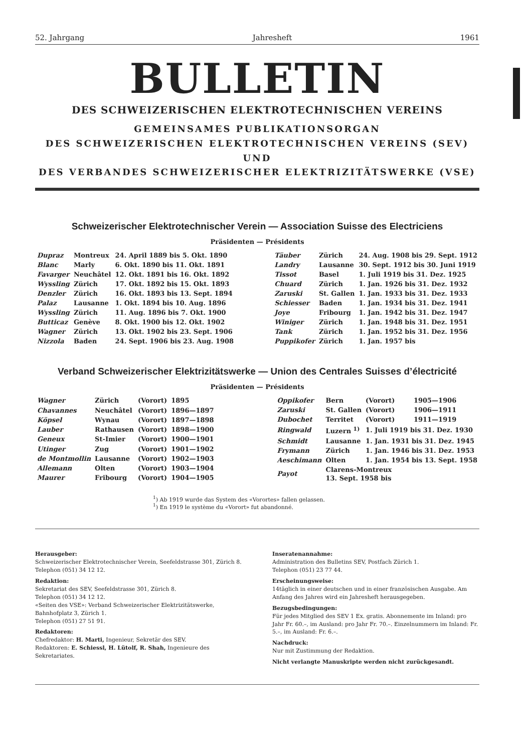52. Jahrgang Jahresheft 1961
BULLETIN
DES SCHWEIZERISCHEN ELEKTROTECHNISCHEN VEREINS
GEMEINSAMES PUBLIKATIONSORGAN
DES SCHWEIZERISCHEN ELEKTROTECHNISCHEN VEREINS (SEV) UND
DES VERBANDES SCHWEIZERISCHER ELEKTRIZITÄTSWERKE (VSE)
Schweizerischer Elektrotechnischer Verein — Association Suisse des Electriciens
Präsidenten — Présidents
| Dupraz | Montreux | 24. April 1889 bis 5. Okt. 1890 |
| Blanc | Marly | 6. Okt. 1890 bis 11. Okt. 1891 |
| Favarger | Neuchâtel | 12. Okt. 1891 bis 16. Okt. 1892 |
| Wyssling | Zürich | 17. Okt. 1892 bis 15. Okt. 1893 |
| Denzler | Zürich | 16. Okt. 1893 bis 13. Sept. 1894 |
| Palaz | Lausanne | 1. Okt. 1894 bis 10. Aug. 1896 |
| Wyssling | Zürich | 11. Aug. 1896 bis 7. Okt. 1900 |
| Butticaz | Genève | 8. Okt. 1900 bis 12. Okt. 1902 |
| Wagner | Zürich | 13. Okt. 1902 bis 23. Sept. 1906 |
| Nizzola | Baden | 24. Sept. 1906 bis 23. Aug. 1908 |
| Täuber | Zürich | 24. Aug. 1908 bis 29. Sept. 1912 |
| Landry | Lausanne | 30. Sept. 1912 bis 30. Juni 1919 |
| Tissot | Basel | 1. Juli 1919 bis 31. Dez. 1925 |
| Chuard | Zürich | 1. Jan. 1926 bis 31. Dez. 1932 |
| Zaruski | St. Gallen | 1. Jan. 1933 bis 31. Dez. 1933 |
| Schiesser | Baden | 1. Jan. 1934 bis 31. Dez. 1941 |
| Joye | Fribourg | 1. Jan. 1942 bis 31. Dez. 1947 |
| Winiger | Zürich | 1. Jan. 1948 bis 31. Dez. 1951 |
| Tank | Zürich | 1. Jan. 1952 bis 31. Dez. 1956 |
| Puppikofer | Zürich | 1. Jan. 1957 bis |
Verband Schweizerischer Elektrizitätswerke — Union des Centrales Suisses d’électricité
Präsidenten — Présidents
| Wagner | Zürich | (Vorort) | 1895 |
| Chavannes | Neuchâtel | (Vorort) | 1896—1897 |
| Köpsel | Wynau | (Vorort) | 1897—1898 |
| Lauber | Rathausen | (Vorort) | 1898—1900 |
| Geneux | St-Imier | (Vorort) | 1900—1901 |
| Utinger | Zug | (Vorort) | 1901—1902 |
| de Montmollin | Lausanne | (Vorort) | 1902—1903 |
| Allemann | Olten | (Vorort) | 1903—1904 |
| Maurer | Fribourg | (Vorort) | 1904—1905 |
| Oppikofer | Bern | (Vorort) | 1905—1906 |
| Zaruski | St. Gallen | (Vorort) | 1906—1911 |
| Dubochet | Territet | (Vorort) | 1911—1919 |
| Ringwald | Luzern <sup>1)</sup> | 1. Juli 1919 bis 31. Dez. 1930 | |
| Schmidt | Lausanne | 1. Jan. 1931 bis 31. Dez. 1945 | |
| Frymann | Zürich | 1. Jan. 1946 bis 31. Dez. 1953 | |
| Aeschimann | Olten | 1. Jan. 1954 bis 13. Sept. 1958 | |
| Payot | Clarens-Montreux 13. Sept. 1958 bis | | |
<sup>1</sup>) Ab 1919 wurde das System des «Vorortes» fallen gelassen.
<sup>1</sup>) En 1919 le système du «Vorort» fut abandonné.
Herausgeber:
Schweizerischer Elektrotechnischer Verein, Seefeldstrasse 301, Zürich 8.
Telephon (051) 34 12 12.
Redaktion:
Sekretariat des SEV, Seefeldstrasse 301, Zürich 8.
Telephon (051) 34 12 12.
«Seiten des VSE»: Verband Schweizerischer Elektrizitätswerke, Bahnhofplatz 3, Zürich 1.
Telephon (051) 27 51 91.
Redaktoren:
Chefredaktor: H. Marti, Ingenieur, Sekretär des SEV.
Redaktoren: E. Schiessl, H. Lütolf, R. Shah, Ingenieure des Sekretariates.
Inseratenannahme:
Administration des Bulletins SEV, Postfach Zürich 1.
Telephon (051) 23 77 44.
Erscheinungsweise:
14täglich in einer deutschen und in einer französischen Ausgabe. Am Anfang des Jahres wird ein Jahresheft herausgegeben.
Bezugsbedingungen:
Für jedes Mitglied des SEV 1 Ex. gratis. Abonnemente im Inland: pro Jahr Fr. 60.–, im Ausland: pro Jahr Fr. 70.–. Einzelnummern im Inland: Fr. 5.–, im Ausland: Fr. 6.–.
Nachdruck:
Nur mit Zustimmung der Redaktion.
Nicht verlangte Manuskripte werden nicht zurückgesandt.